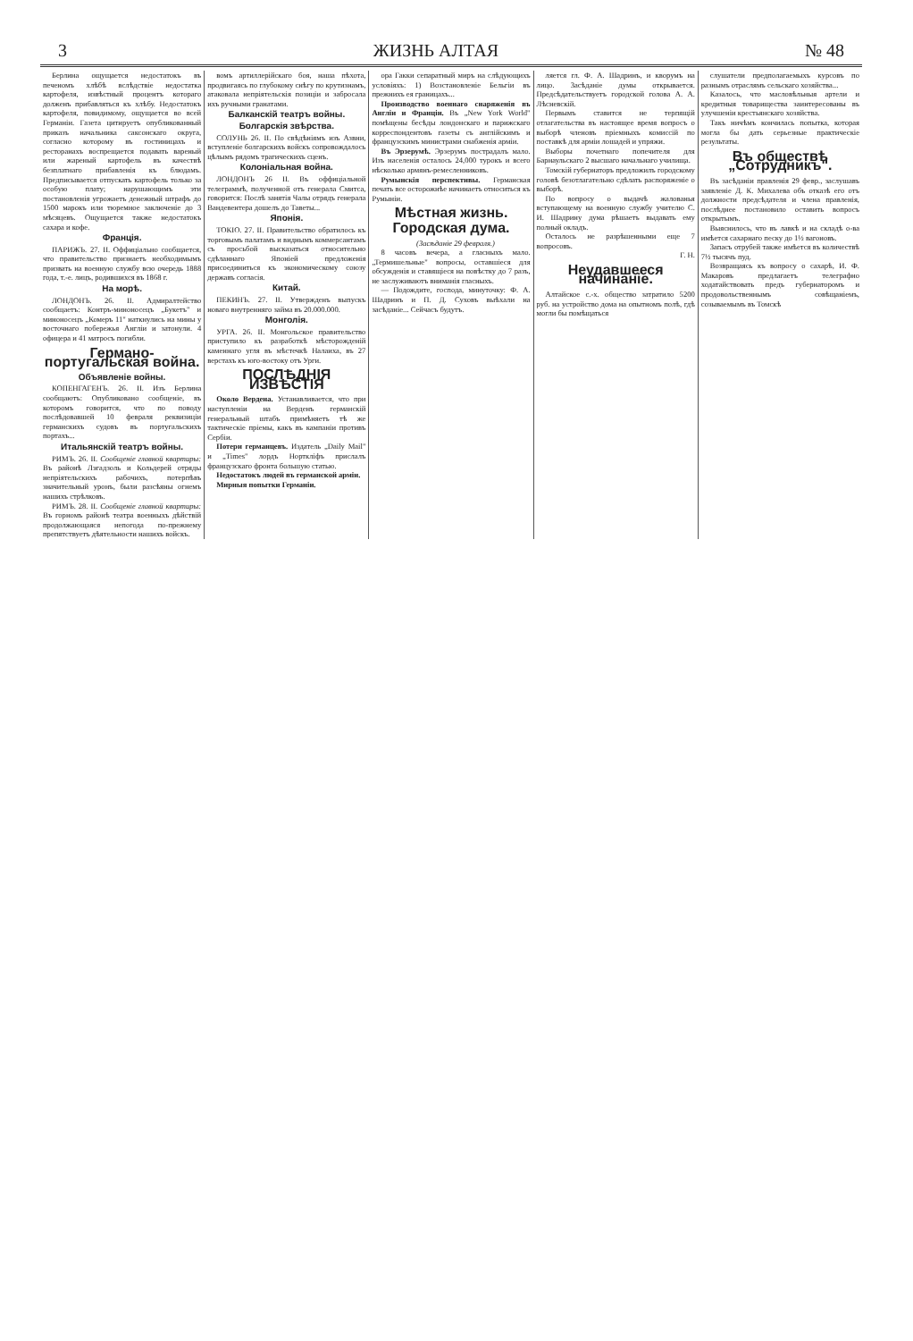3 ЖИЗНЬ АЛТАЯ № 48
Берлина ощущается недостатокъ въ печеномъ хлѣбѣ вслѣдствіе недостатка картофеля, извѣстный процентъ котораго долженъ прибавляться къ хлѣбу. Недостатокъ картофеля, повидимому, ощущается во всей Германіи. Газета цитируетъ опубликованный приказъ начальника саксонскаго округа, согласно которому въ гостиницахъ и ресторанахъ воспрещается подавать вареный или жареный картофель въ качествѣ безплатнаго прибавленія къ блюдамъ. Предписывается отпускать картофель только за особую плату; нарушающимъ эти постановленія угрожаетъ денежный штрафъ до 1500 марокъ или тюремное заключеніе до 3 мѣсяцевъ. Ощущается также недостатокъ сахара и кофе.
Франція.
ПАРИЖЪ. 27. II. Оффиціально сообщается, что правительство признаетъ необходимымъ призвать на военную службу всю очередь 1888 года, т.-е. лицъ, родившихся въ 1868 г.
На морѣ.
ЛОНДОНЪ. 26. II. Адмиралтейство сообщаетъ: Контръ-миноносецъ „Букетъ" и миноносецъ „Комеръ 11" наткнулись на мины у восточнаго побережья Англіи и затонули. 4 офицера и 41 матросъ погибли.
Германо-португальская война.
Объявленіе войны.
КОПЕНГАГЕНЪ. 26. II. Изъ Берлина сообщаютъ: Опубликовано сообщеніе, въ которомъ говорится, что по поводу послѣдовавшей 10 февраля реквизиціи германскихъ судовъ въ португальскихъ портахъ...
Итальянскій театръ войны.
РИМЪ. 26. II. Сообщеніе главной квартиры: Въ районѣ Лэгадзоль и Кольдерей отряды непріятельскихъ рабочихъ, потерпѣвъ значительный уронъ, были разсѣяны огнемъ нашихъ стрѣлковъ.
РИМЪ. 28. II. Сообщеніе главной квартиры: Въ горномъ районѣ театра военныхъ дѣйствій продолжающаяся непогода по-прежнему препятствуетъ дѣятельности нашихъ войскъ.
вомъ артиллерійскаго боя, наша пѣхота, продвигаясь по глубокому снѣгу по крутизнамъ, атаковала непріятельскія позиціи и забросала ихъ ручными гранатами.
Балканскій театръ войны.
Болгарскія звѣрства.
СОЛУНЬ 26. II. По свѣдѣніямъ изъ Азвни, вступленіе болгарскихъ войскъ сопровождалось цѣлымъ рядомъ трагическихъ сценъ.
Колоніальная война.
ЛОНДОНЪ 26 II. Въ оффиціальной телеграммѣ, полученной отъ генерала Смитса, говорится: Послѣ занятія Чалы отрядъ генерала Вандевентера дошелъ до Таветы...
Японія.
ТОКІО. 27. II. Правительство обратилось къ торговымъ палатамъ и виднымъ коммерсантамъ съ просьбой высказаться относительно сдѣланнаго Японіей предложенія присоединиться къ экономическому союзу державъ согласія.
Китай.
ПЕКИНЪ. 27. II. Утвержденъ выпускъ новаго внутренняго займа въ 20.000.000.
Монголія.
УРГА. 26. II. Монгольское правительство приступило къ разработкѣ мѣсторожденій каменнаго угля въ мѣстечкѣ Налаиха, въ 27 верстахъ къ юго-востоку отъ Урги.
ПОСЛѢДНІЯ ИЗВѢСТІЯ
Около Вердена. Устанавливается, что при наступленіи на Верденъ германскій генеральный штабъ примѣняетъ тѣ же тактическіе пріемы, какъ въ кампаніи противъ Сербіи.
Потери германцевъ. Издатель „Daily Mail" и „Times" лордъ Норткліфъ прислалъ французскаго фронта большую статью.
Недостатокъ людей въ германской арміи.
Мирныя попытки Германіи.
ора Гакки сепаратный миръ на слѣдующихъ условіяхъ: 1) Возстановленіе Бельгіи въ прежнихъ ея границахъ...
Производство военнаго снаряженія въ Англіи и Франціи. Въ „New York World" помѣщены бесѣды лондонскаго и парижскаго корреспондентовъ газеты съ англійскимъ и французскимъ министрами снабженія арміи.
Въ Эрзерумѣ. Эрзерумъ пострадалъ мало. Изъ населенія осталось 24,000 турокъ и всего нѣсколько армянъ-ремесленниковъ.
Румынскія перспективы. Германская печать все осторожнѣе начинаетъ относиться къ Румыніи.
Мѣстная жизнь.
Городская дума.
(Засѣданіе 29 февраля.)
8 часовъ вечера, а гласныхъ мало. „Термишельные" вопросы, оставшіеся для обсужденія и ставящіеся на повѣстку до 7 разъ, не заслуживаютъ вниманія гласныхъ.
— Подождите, господа, минуточку: Ф. А. Шадринъ и П. Д. Суховъ выѣхали на засѣданіе... Сейчасъ будутъ.
ляется гл. Ф. А. Шадринъ, и кворумъ на лицо. Засѣданіе думы открывается. Предсѣдательствуетъ городской голова А. А. Лѣсневскій.
Первымъ ставится не терпящій отлагательства въ настоящее время вопросъ о выборѣ членовъ пріемныхъ комиссій по поставкѣ для арміи лошадей и упряжи.
Выборы почетнаго попечителя для Барнаульскаго 2 высшаго начальнаго училища.
Томскій губернаторъ предложилъ городскому головѣ безотлагательно сдѣлать распоряженіе о выборѣ.
По вопросу о выдачѣ жалованья вступающему на военную службу учителю С. И. Шадрину дума рѣшаетъ выдавать ему полный окладъ.
Осталось не разрѣшенными еще 7 вопросовъ.
Г. Н.
Неудавшееся начинаніе.
Алтайское с.-х. общество затратило 5200 руб. на устройство дома на опытномъ полѣ, гдѣ могли бы помѣщаться
слушатели предполагаемыхъ курсовъ по разнымъ отраслямъ сельскаго хозяйства...
Казалось, что масловѣльныя артели и кредитныя товарищества заинтересованы въ улучшеніи крестьянскаго хозяйства.
Такъ ничѣмъ кончилась попытка, которая могла бы дать серьезные практическіе результаты.
Въ обществѣ „Сотрудникъ".
Въ засѣданіи правленія 29 февр., заслушавъ заявленіе Д. К. Михалева объ отказѣ его отъ должности предсѣдателя и члена правленія, послѣднее постановило оставить вопросъ открытымъ.
Выяснилось, что въ лавкѣ и на складѣ о-ва имѣется сахарнаго песку до 1½ вагоновъ.
Запасъ отрубей также имѣется въ количествѣ 7½ тысячъ пуд.
Возвращаясь къ вопросу о сахарѣ, И. Ф. Макаровъ предлагаетъ телеграфно ходатайствовать предъ губернаторомъ и продовольственнымъ совѣщаніемъ, созываемымъ въ Томскѣ